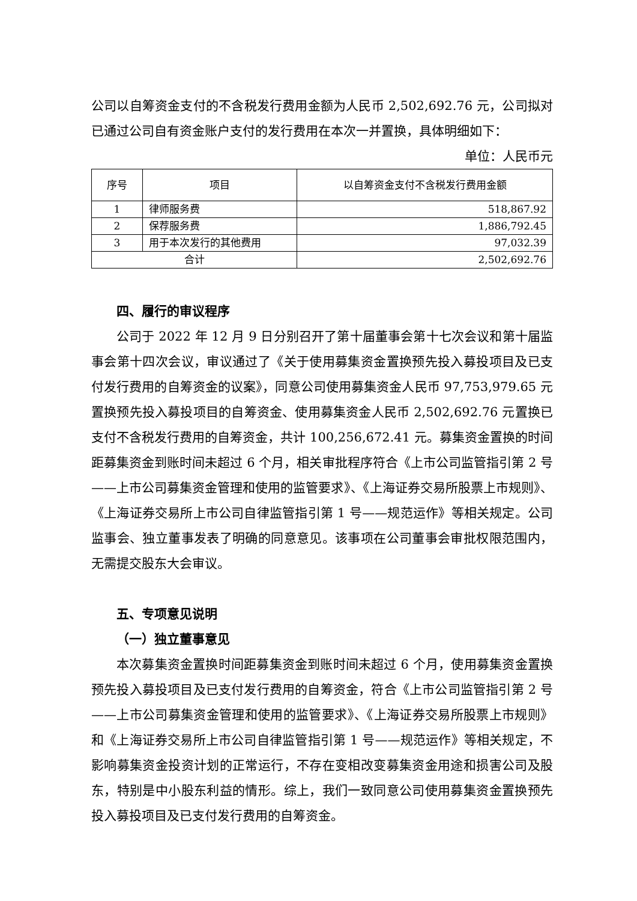公司以自筹资金支付的不含税发行费用金额为人民币 2,502,692.76 元，公司拟对已通过公司自有资金账户支付的发行费用在本次一并置换，具体明细如下：
单位：人民币元
| 序号 | 项目 | 以自筹资金支付不含税发行费用金额 |
| --- | --- | --- |
| 1 | 律师服务费 | 518,867.92 |
| 2 | 保荐服务费 | 1,886,792.45 |
| 3 | 用于本次发行的其他费用 | 97,032.39 |
| 合计 | | 2,502,692.76 |
四、履行的审议程序
公司于 2022 年 12 月 9 日分别召开了第十届董事会第十七次会议和第十届监事会第十四次会议，审议通过了《关于使用募集资金置换预先投入募投项目及已支付发行费用的自筹资金的议案》，同意公司使用募集资金人民币 97,753,979.65 元置换预先投入募投项目的自筹资金、使用募集资金人民币 2,502,692.76 元置换已支付不含税发行费用的自筹资金，共计 100,256,672.41 元。募集资金置换的时间距募集资金到账时间未超过 6 个月，相关审批程序符合《上市公司监管指引第 2 号——上市公司募集资金管理和使用的监管要求》、《上海证券交易所股票上市规则》、《上海证券交易所上市公司自律监管指引第 1 号——规范运作》等相关规定。公司监事会、独立董事发表了明确的同意意见。该事项在公司董事会审批权限范围内，无需提交股东大会审议。
五、专项意见说明
（一）独立董事意见
本次募集资金置换时间距募集资金到账时间未超过 6 个月，使用募集资金置换预先投入募投项目及已支付发行费用的自筹资金，符合《上市公司监管指引第 2 号——上市公司募集资金管理和使用的监管要求》、《上海证券交易所股票上市规则》和《上海证券交易所上市公司自律监管指引第 1 号——规范运作》等相关规定，不影响募集资金投资计划的正常运行，不存在变相改变募集资金用途和损害公司及股东，特别是中小股东利益的情形。综上，我们一致同意公司使用募集资金置换预先投入募投项目及已支付发行费用的自筹资金。